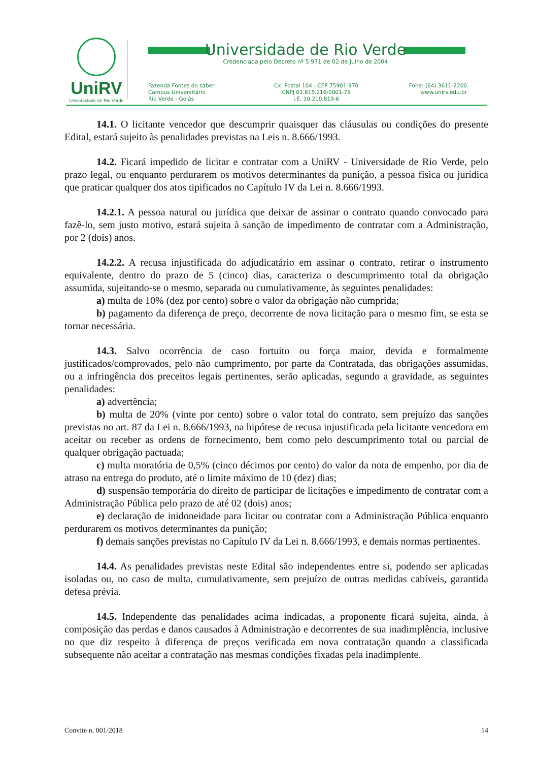UniRV
Universidade de Rio Verde
Universidade de Rio Verde
Credenciada pelo Decreto nº 5.971 de 02 de Julho de 2004
Fazenda Fontes do saber
Campus Universitário
Rio Verde - Goiás
Cx. Postal 104 - CEP 75901-970
CNPJ 01.815.216/0001-78
I.E. 10.210.819-6
Fone: (64) 3611-2200
www.unirv.edu.br
14.1. O licitante vencedor que descumprir quaisquer das cláusulas ou condições do presente Edital, estará sujeito às penalidades previstas na Leis n. 8.666/1993.
14.2. Ficará impedido de licitar e contratar com a UniRV - Universidade de Rio Verde, pelo prazo legal, ou enquanto perdurarem os motivos determinantes da punição, a pessoa física ou jurídica que praticar qualquer dos atos tipificados no Capítulo IV da Lei n. 8.666/1993.
14.2.1. A pessoa natural ou jurídica que deixar de assinar o contrato quando convocado para fazê-lo, sem justo motivo, estará sujeita à sanção de impedimento de contratar com a Administração, por 2 (dois) anos.
14.2.2. A recusa injustificada do adjudicatário em assinar o contrato, retirar o instrumento equivalente, dentro do prazo de 5 (cinco) dias, caracteriza o descumprimento total da obrigação assumida, sujeitando-se o mesmo, separada ou cumulativamente, às seguintes penalidades:
a) multa de 10% (dez por cento) sobre o valor da obrigação não cumprida;
b) pagamento da diferença de preço, decorrente de nova licitação para o mesmo fim, se esta se tornar necessária.
14.3. Salvo ocorrência de caso fortuito ou força maior, devida e formalmente justificados/comprovados, pelo não cumprimento, por parte da Contratada, das obrigações assumidas, ou a infringência dos preceitos legais pertinentes, serão aplicadas, segundo a gravidade, as seguintes penalidades:
a) advertência;
b) multa de 20% (vinte por cento) sobre o valor total do contrato, sem prejuízo das sanções previstas no art. 87 da Lei n. 8.666/1993, na hipótese de recusa injustificada pela licitante vencedora em aceitar ou receber as ordens de fornecimento, bem como pelo descumprimento total ou parcial de qualquer obrigação pactuada;
c) multa moratória de 0,5% (cinco décimos por cento) do valor da nota de empenho, por dia de atraso na entrega do produto, até o limite máximo de 10 (dez) dias;
d) suspensão temporária do direito de participar de licitações e impedimento de contratar com a Administração Pública pelo prazo de até 02 (dois) anos;
e) declaração de inidoneidade para licitar ou contratar com a Administração Pública enquanto perdurarem os motivos determinantes da punição;
f) demais sanções previstas no Capítulo IV da Lei n. 8.666/1993, e demais normas pertinentes.
14.4. As penalidades previstas neste Edital são independentes entre si, podendo ser aplicadas isoladas ou, no caso de multa, cumulativamente, sem prejuízo de outras medidas cabíveis, garantida defesa prévia.
14.5. Independente das penalidades acima indicadas, a proponente ficará sujeita, ainda, à composição das perdas e danos causados à Administração e decorrentes de sua inadimplência, inclusive no que diz respeito à diferença de preços verificada em nova contratação quando a classificada subsequente não aceitar a contratação nas mesmas condições fixadas pela inadimplente.
Convite n. 001/2018 14